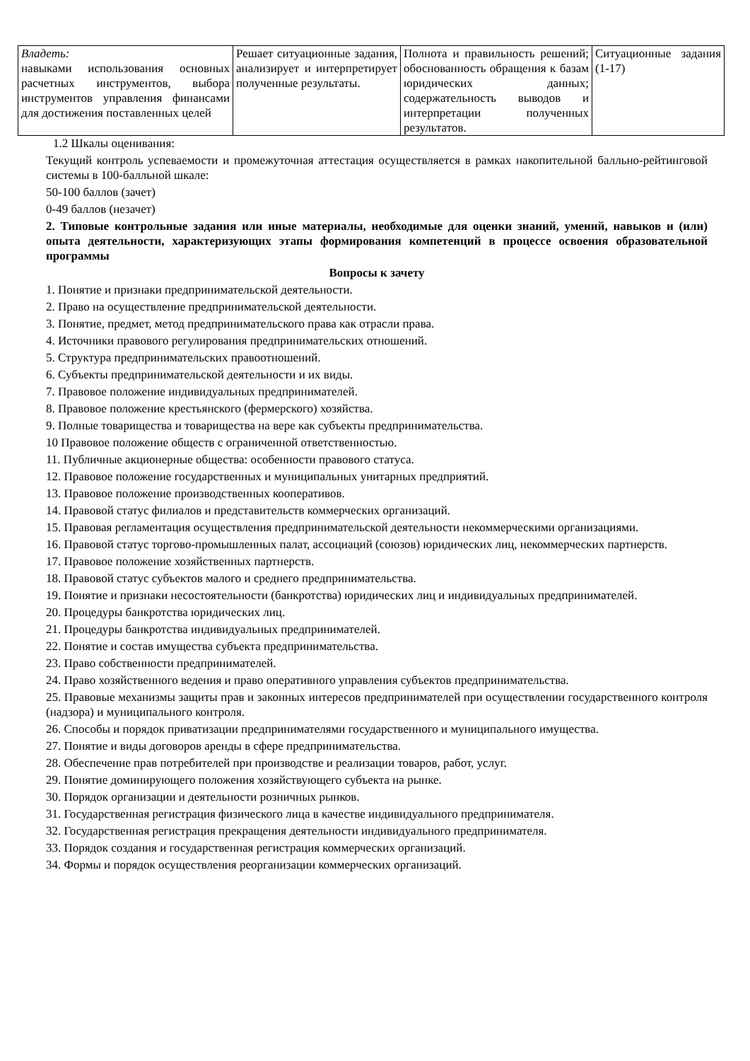| Владеть: навыками использования основных расчетных инструментов, выбора инструментов управления финансами для достижения поставленных целей | Решает ситуационные задания, анализирует и интерпретирует полученные результаты. | Полнота и правильность решений; обоснованность обращения к базам юридических данных; содержательность выводов и интерпретации полученных результатов. | Ситуационные задания (1-17) |
1.2 Шкалы оценивания:
Текущий контроль успеваемости и промежуточная аттестация осуществляется в рамках накопительной балльно-рейтинговой системы в 100-балльной шкале:
50-100 баллов (зачет)
0-49 баллов (незачет)
2. Типовые контрольные задания или иные материалы, необходимые для оценки знаний, умений, навыков и (или) опыта деятельности, характеризующих этапы формирования компетенций в процессе освоения образовательной программы
Вопросы к зачету
1. Понятие и признаки предпринимательской деятельности.
2. Право на осуществление предпринимательской деятельности.
3. Понятие, предмет, метод предпринимательского права как отрасли права.
4. Источники правового регулирования предпринимательских отношений.
5. Структура предпринимательских правоотношений.
6. Субъекты предпринимательской деятельности и их виды.
7. Правовое положение индивидуальных предпринимателей.
8. Правовое положение крестьянского (фермерского) хозяйства.
9. Полные товарищества и товарищества на вере как субъекты предпринимательства.
10 Правовое положение обществ с ограниченной ответственностью.
11. Публичные акционерные общества: особенности правового статуса.
12. Правовое положение государственных и муниципальных унитарных предприятий.
13. Правовое положение производственных кооперативов.
14. Правовой статус филиалов и представительств коммерческих организаций.
15. Правовая регламентация осуществления предпринимательской деятельности некоммерческими организациями.
16. Правовой статус торгово-промышленных палат, ассоциаций (союзов) юридических лиц, некоммерческих партнерств.
17. Правовое положение хозяйственных партнерств.
18. Правовой статус субъектов малого и среднего предпринимательства.
19. Понятие и признаки несостоятельности (банкротства) юридических лиц и индивидуальных предпринимателей.
20. Процедуры банкротства юридических лиц.
21. Процедуры банкротства индивидуальных предпринимателей.
22. Понятие и состав имущества субъекта предпринимательства.
23. Право собственности предпринимателей.
24. Право хозяйственного ведения и право оперативного управления субъектов предпринимательства.
25. Правовые механизмы защиты прав и законных интересов предпринимателей при осуществлении государственного контроля (надзора) и муниципального контроля.
26. Способы и порядок приватизации предпринимателями государственного и муниципального имущества.
27. Понятие и виды договоров аренды в сфере предпринимательства.
28. Обеспечение прав потребителей при производстве и реализации товаров, работ, услуг.
29. Понятие доминирующего положения хозяйствующего субъекта на рынке.
30. Порядок организации и деятельности розничных рынков.
31. Государственная регистрация физического лица в качестве индивидуального предпринимателя.
32. Государственная регистрация прекращения деятельности индивидуального предпринимателя.
33. Порядок создания и государственная регистрация коммерческих организаций.
34. Формы и порядок осуществления реорганизации коммерческих организаций.